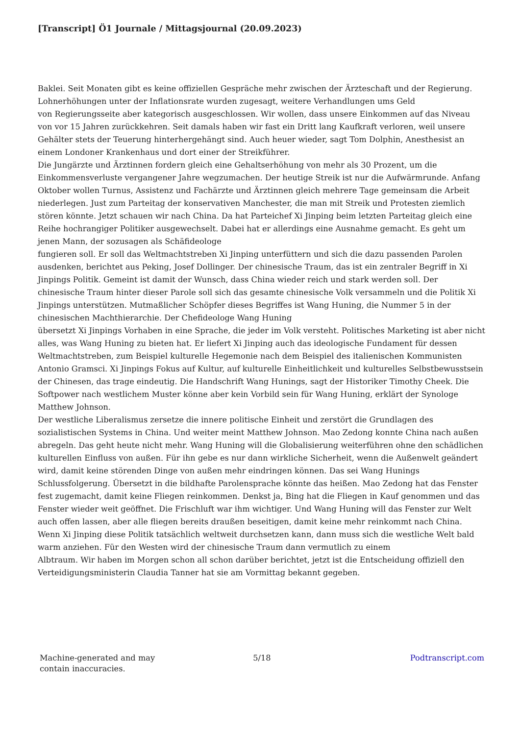[Transcript] Ö1 Journale / Mittagsjournal (20.09.2023)
Baklei. Seit Monaten gibt es keine offiziellen Gespräche mehr zwischen der Ärzteschaft und der Regierung. Lohnerhöhungen unter der Inflationsrate wurden zugesagt, weitere Verhandlungen ums Geld
von Regierungsseite aber kategorisch ausgeschlossen. Wir wollen, dass unsere Einkommen auf das Niveau von vor 15 Jahren zurückkehren. Seit damals haben wir fast ein Dritt lang Kaufkraft verloren, weil unsere Gehälter stets der Teuerung hinterhergehängt sind. Auch heuer wieder, sagt Tom Dolphin, Anesthesist an einem Londoner Krankenhaus und dort einer der Streikführer.
Die Jungärzte und Ärztinnen fordern gleich eine Gehaltserhöhung von mehr als 30 Prozent, um die Einkommensverluste vergangener Jahre wegzumachen. Der heutige Streik ist nur die Aufwärmrunde. Anfang Oktober wollen Turnus, Assistenz und Fachärzte und Ärztinnen gleich mehrere Tage gemeinsam die Arbeit niederlegen. Just zum Parteitag der konservativen Manchester, die man mit Streik und Protesten ziemlich stören könnte. Jetzt schauen wir nach China. Da hat Parteichef Xi Jinping beim letzten Parteitag gleich eine Reihe hochrangiger Politiker ausgewechselt. Dabei hat er allerdings eine Ausnahme gemacht. Es geht um jenen Mann, der sozusagen als Schäfideologe
fungieren soll. Er soll das Weltmachtstreben Xi Jinping unterfüttern und sich die dazu passenden Parolen ausdenken, berichtet aus Peking, Josef Dollinger. Der chinesische Traum, das ist ein zentraler Begriff in Xi Jinpings Politik. Gemeint ist damit der Wunsch, dass China wieder reich und stark werden soll. Der chinesische Traum hinter dieser Parole soll sich das gesamte chinesische Volk versammeln und die Politik Xi Jinpings unterstützen. Mutmaßlicher Schöpfer dieses Begriffes ist Wang Huning, die Nummer 5 in der chinesischen Machthierarchie. Der Chefideologe Wang Huning
übersetzt Xi Jinpings Vorhaben in eine Sprache, die jeder im Volk versteht. Politisches Marketing ist aber nicht alles, was Wang Huning zu bieten hat. Er liefert Xi Jinping auch das ideologische Fundament für dessen Weltmachtstreben, zum Beispiel kulturelle Hegemonie nach dem Beispiel des italienischen Kommunisten Antonio Gramsci. Xi Jinpings Fokus auf Kultur, auf kulturelle Einheitlichkeit und kulturelles Selbstbewusstsein der Chinesen, das trage eindeutig. Die Handschrift Wang Hunings, sagt der Historiker Timothy Cheek. Die Softpower nach westlichem Muster könne aber kein Vorbild sein für Wang Huning, erklärt der Synologe Matthew Johnson.
Der westliche Liberalismus zersetze die innere politische Einheit und zerstört die Grundlagen des sozialistischen Systems in China. Und weiter meint Matthew Johnson. Mao Zedong konnte China nach außen abregeln. Das geht heute nicht mehr. Wang Huning will die Globalisierung weiterführen ohne den schädlichen kulturellen Einfluss von außen. Für ihn gebe es nur dann wirkliche Sicherheit, wenn die Außenwelt geändert wird, damit keine störenden Dinge von außen mehr eindringen können. Das sei Wang Hunings Schlussfolgerung. Übersetzt in die bildhafte Parolensprache könnte das heißen. Mao Zedong hat das Fenster fest zugemacht, damit keine Fliegen reinkommen. Denkst ja, Bing hat die Fliegen in Kauf genommen und das Fenster wieder weit geöffnet. Die Frischluft war ihm wichtiger. Und Wang Huning will das Fenster zur Welt auch offen lassen, aber alle fliegen bereits draußen beseitigen, damit keine mehr reinkommt nach China. Wenn Xi Jinping diese Politik tatsächlich weltweit durchsetzen kann, dann muss sich die westliche Welt bald warm anziehen. Für den Westen wird der chinesische Traum dann vermutlich zu einem
Albtraum. Wir haben im Morgen schon all schon darüber berichtet, jetzt ist die Entscheidung offiziell den Verteidigungsministerin Claudia Tanner hat sie am Vormittag bekannt gegeben.
Machine-generated and may
contain inaccuracies.
5/18 Podtranscript.com